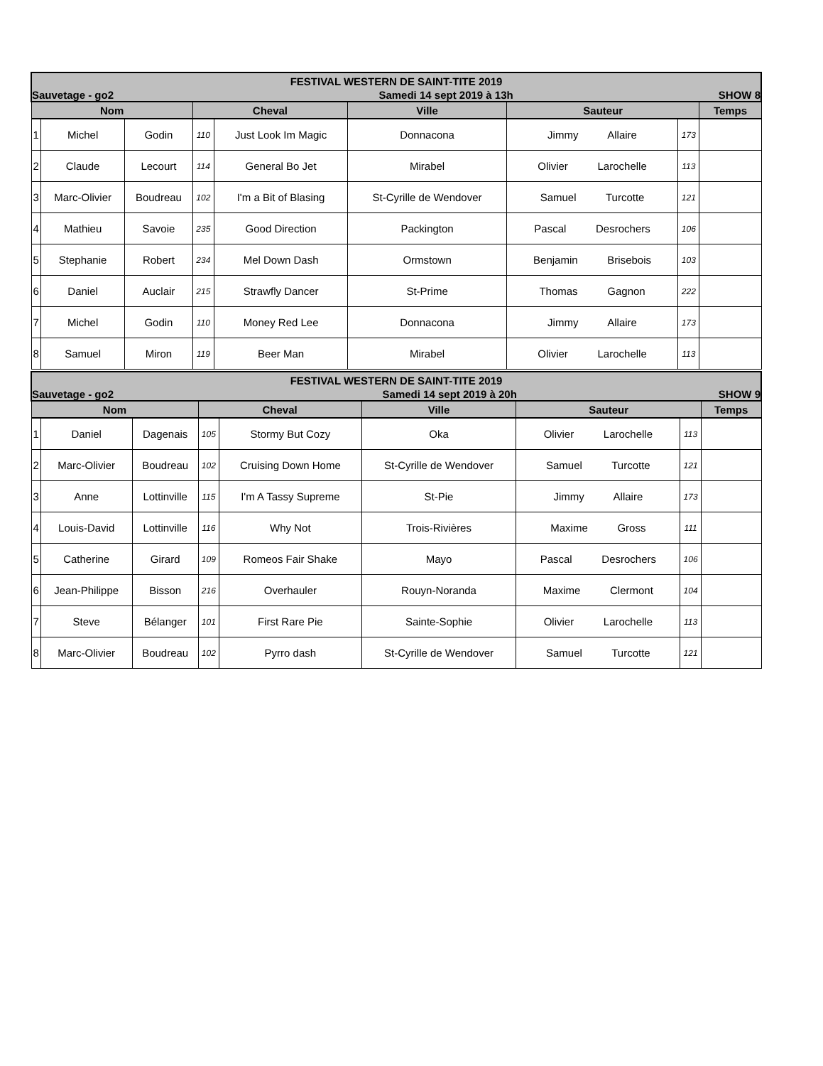| FESTIVAL WESTERN DE SAINT-TITE 2019 | | | | | | | | |
| Sauvetage - go2 | | | Samedi 14 sept 2019 à 13h | | | | | SHOW 8 |
| Nom | | | Cheval | | Ville | Sauteur | | Temps |
| 1 | Michel | Godin | 110 | Just Look Im Magic | Donnacona | Jimmy Allaire | 173 | |
| 2 | Claude | Lecourt | 114 | General Bo Jet | Mirabel | Olivier Larochelle | 113 | |
| 3 | Marc-Olivier | Boudreau | 102 | I'm a Bit of Blasing | St-Cyrille de Wendover | Samuel Turcotte | 121 | |
| 4 | Mathieu | Savoie | 235 | Good Direction | Packington | Pascal Desrochers | 106 | |
| 5 | Stephanie | Robert | 234 | Mel Down Dash | Ormstown | Benjamin Brisebois | 103 | |
| 6 | Daniel | Auclair | 215 | Strawfly Dancer | St-Prime | Thomas Gagnon | 222 | |
| 7 | Michel | Godin | 110 | Money Red Lee | Donnacona | Jimmy Allaire | 173 | |
| 8 | Samuel | Miron | 119 | Beer Man | Mirabel | Olivier Larochelle | 113 | |
| FESTIVAL WESTERN DE SAINT-TITE 2019 | | | | | | | | |
| Sauvetage - go2 | | | Samedi 14 sept 2019 à 20h | | | | | SHOW 9 |
| Nom | | | Cheval | | Ville | Sauteur | | Temps |
| 1 | Daniel | Dagenais | 105 | Stormy But Cozy | Oka | Olivier Larochelle | 113 | |
| 2 | Marc-Olivier | Boudreau | 102 | Cruising Down Home | St-Cyrille de Wendover | Samuel Turcotte | 121 | |
| 3 | Anne | Lottinville | 115 | I'm A Tassy Supreme | St-Pie | Jimmy Allaire | 173 | |
| 4 | Louis-David | Lottinville | 116 | Why Not | Trois-Rivières | Maxime Gross | 111 | |
| 5 | Catherine | Girard | 109 | Romeos Fair Shake | Mayo | Pascal Desrochers | 106 | |
| 6 | Jean-Philippe | Bisson | 216 | Overhauler | Rouyn-Noranda | Maxime Clermont | 104 | |
| 7 | Steve | Bélanger | 101 | First Rare Pie | Sainte-Sophie | Olivier Larochelle | 113 | |
| 8 | Marc-Olivier | Boudreau | 102 | Pyrro dash | St-Cyrille de Wendover | Samuel Turcotte | 121 | |